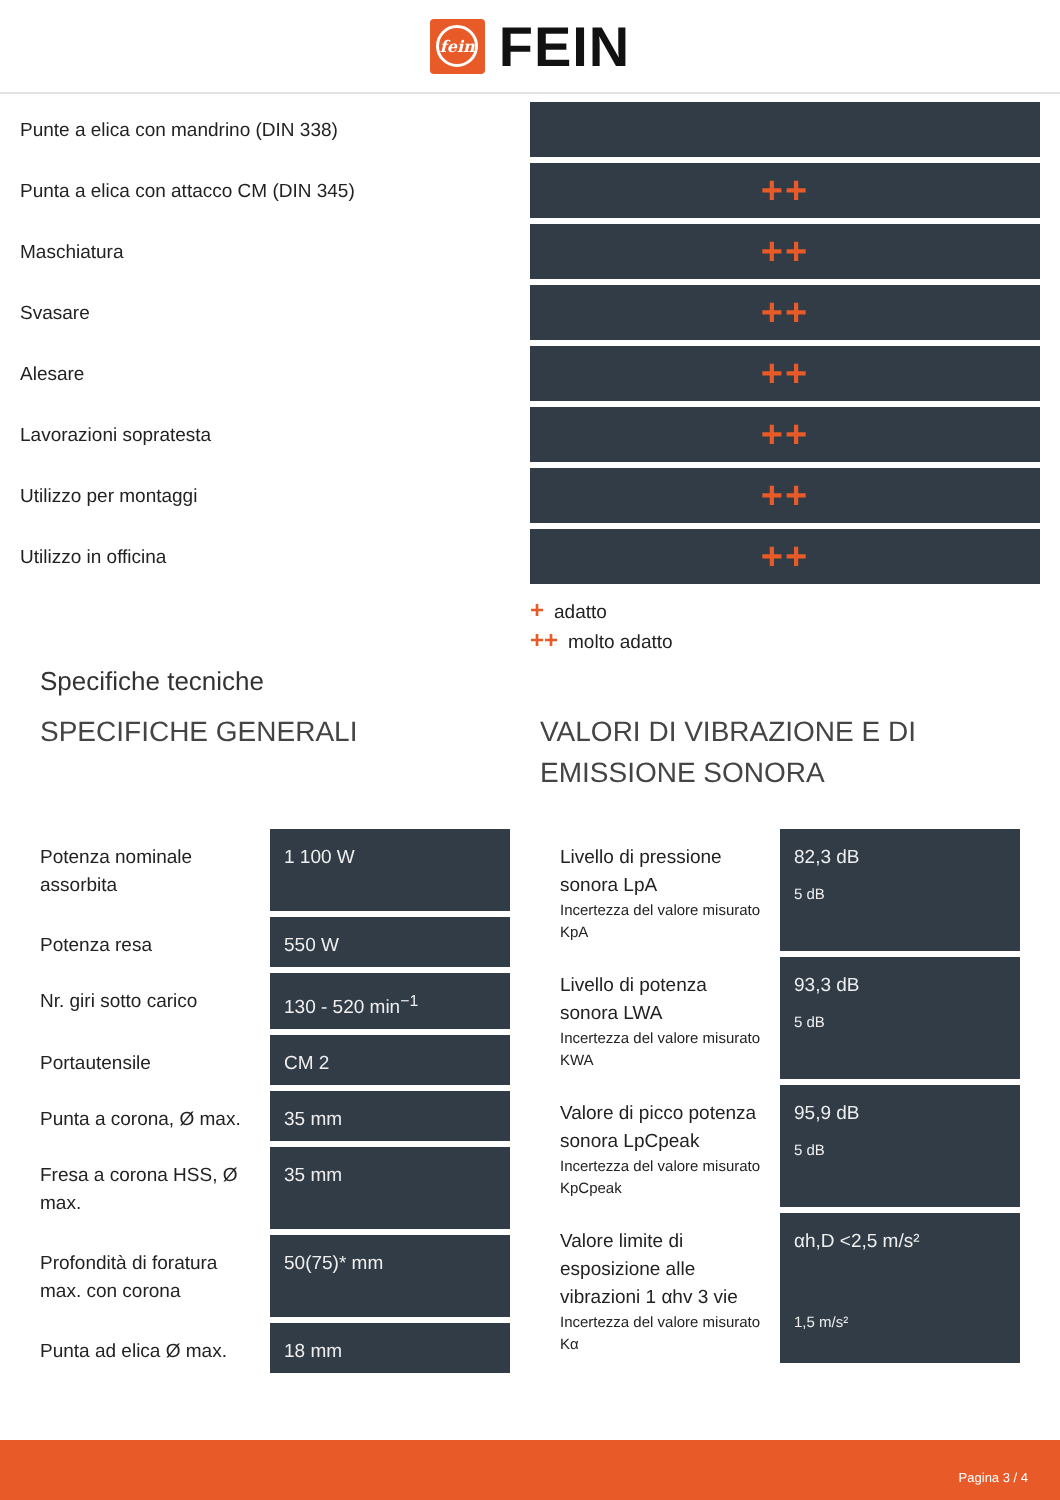fein
FEIN
| Punte a elica con mandrino (DIN 338) | |
| Punta a elica con attacco CM (DIN 345) | ++ |
| Maschiatura | ++ |
| Svasare | ++ |
| Alesare | ++ |
| Lavorazioni sopratesta | ++ |
| Utilizzo per montaggi | ++ |
| Utilizzo in officina | ++ |
+ adatto
++ molto adatto
Specifiche tecniche
SPECIFICHE GENERALI
| Potenza nominale assorbita | 1 100 W |
| Potenza resa | 550 W |
| Nr. giri sotto carico | 130 - 520 min<sup>−1</sup> |
| Portautensile | CM 2 |
| Punta a corona, Ø max. | 35 mm |
| Fresa a corona HSS, Ø max. | 35 mm |
| Profondità di foratura max. con corona | 50(75)* mm |
| Punta ad elica Ø max. | 18 mm |
VALORI DI VIBRAZIONE E DI EMISSIONE SONORA
| Livello di pressione sonora LpA Incertezza del valore misurato KpA | 82,3 dB 5 dB |
| Livello di potenza sonora LWA Incertezza del valore misurato KWA | 93,3 dB 5 dB |
| Valore di picco potenza sonora LpCpeak Incertezza del valore misurato KpCpeak | 95,9 dB 5 dB |
| Valore limite di esposizione alle vibrazioni 1 αhv 3 vie Incertezza del valore misurato Kα | αh,D <2,5 m/s² 1,5 m/s² |
Pagina 3 / 4